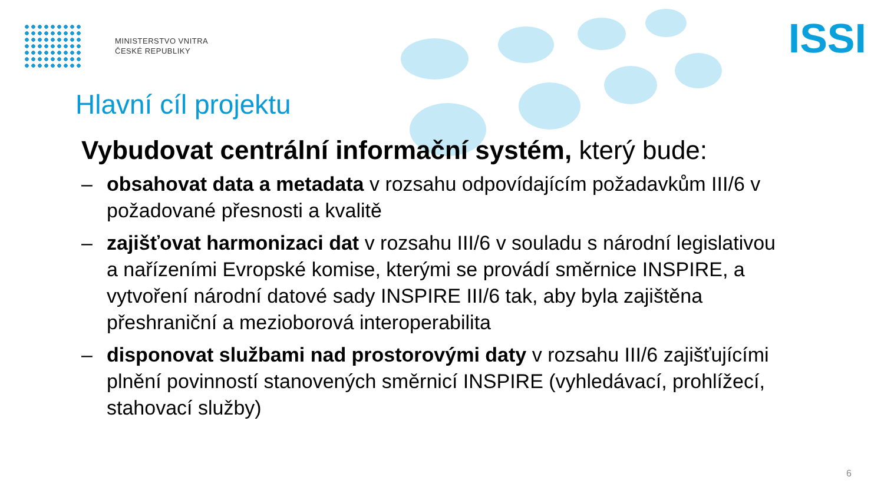MINISTERSTVO VNITRA
ČESKÉ REPUBLIKY
ISSI
Hlavní cíl projektu
Vybudovat centrální informační systém, který bude:
– obsahovat data a metadata v rozsahu odpovídajícím požadavkům III/6 v požadované přesnosti a kvalitě
– zajišťovat harmonizaci dat v rozsahu III/6 v souladu s národní legislativou a nařízeními Evropské komise, kterými se provádí směrnice INSPIRE, a vytvoření národní datové sady INSPIRE III/6 tak, aby byla zajištěna přeshraniční a mezioborová interoperabilita
– disponovat službami nad prostorovými daty v rozsahu III/6 zajišťujícími plnění povinností stanovených směrnicí INSPIRE (vyhledávací, prohlížecí, stahovací služby)
6